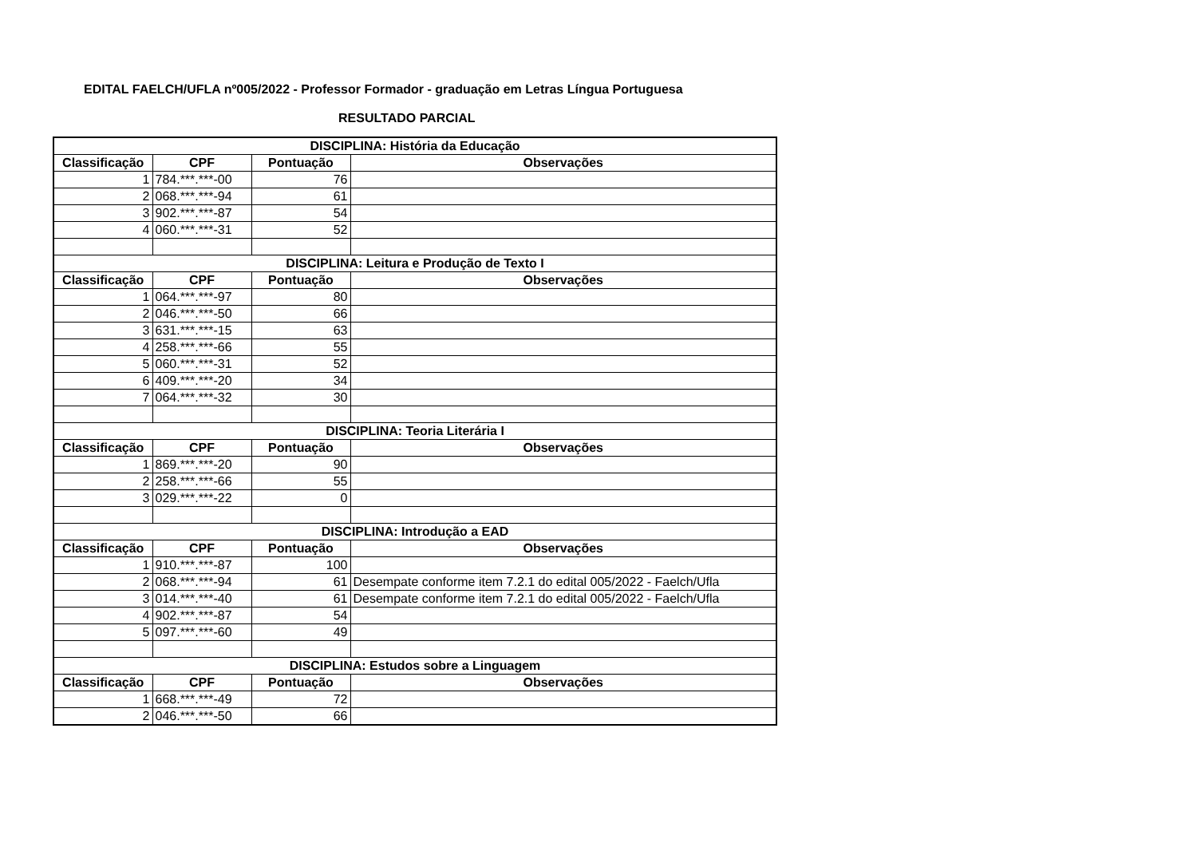EDITAL FAELCH/UFLA nº005/2022 - Professor Formador - graduação em Letras Língua Portuguesa
RESULTADO PARCIAL
| DISCIPLINA: História da Educação | | | |
| --- | --- | --- | --- |
| Classificação | CPF | Pontuação | Observações |
| 1 | 784.***.***-00 | 76 | |
| 2 | 068.***.***-94 | 61 | |
| 3 | 902.***.***-87 | 54 | |
| 4 | 060.***.***-31 | 52 | |
| DISCIPLINA: Leitura e Produção de Texto I | | | |
| Classificação | CPF | Pontuação | Observações |
| 1 | 064.***.***-97 | 80 | |
| 2 | 046.***.***-50 | 66 | |
| 3 | 631.***.***-15 | 63 | |
| 4 | 258.***.***-66 | 55 | |
| 5 | 060.***.***-31 | 52 | |
| 6 | 409.***.***-20 | 34 | |
| 7 | 064.***.***-32 | 30 | |
| DISCIPLINA: Teoria Literária I | | | |
| Classificação | CPF | Pontuação | Observações |
| 1 | 869.***.***-20 | 90 | |
| 2 | 258.***.***-66 | 55 | |
| 3 | 029.***.***-22 | 0 | |
| DISCIPLINA: Introdução a EAD | | | |
| Classificação | CPF | Pontuação | Observações |
| 1 | 910.***.***-87 | 100 | |
| 2 | 068.***.***-94 | 61 | Desempate conforme item 7.2.1 do edital 005/2022 - Faelch/Ufla |
| 3 | 014.***.***-40 | 61 | Desempate conforme item 7.2.1 do edital 005/2022 - Faelch/Ufla |
| 4 | 902.***.***-87 | 54 | |
| 5 | 097.***.***-60 | 49 | |
| DISCIPLINA: Estudos sobre a Linguagem | | | |
| Classificação | CPF | Pontuação | Observações |
| 1 | 668.***.***-49 | 72 | |
| 2 | 046.***.***-50 | 66 | |